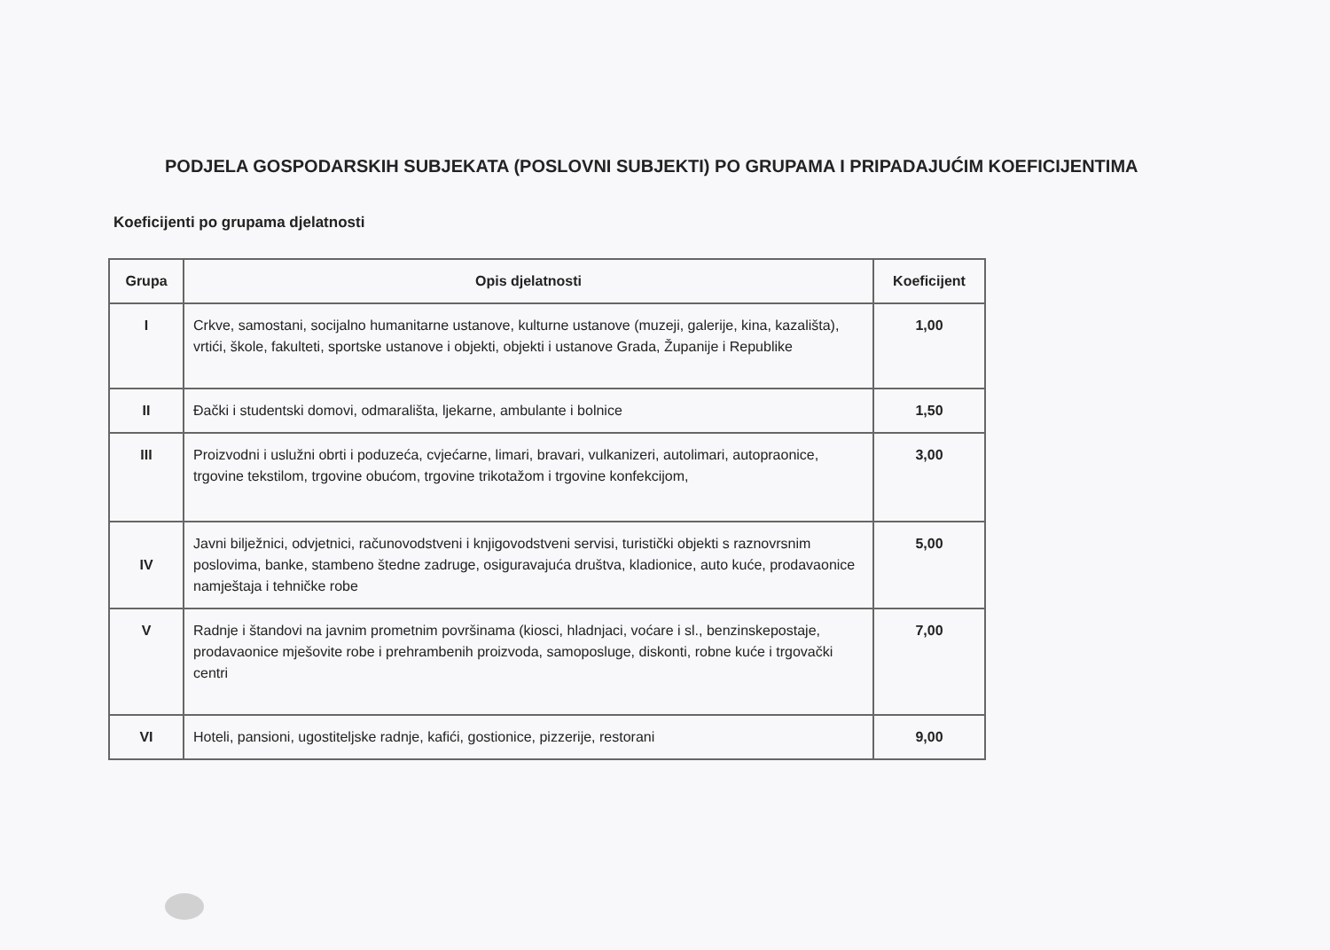PODJELA GOSPODARSKIH SUBJEKATA (POSLOVNI SUBJEKTI) PO GRUPAMA I PRIPADAJUĆIM KOEFICIJENTIMA
Koeficijenti po grupama djelatnosti
| Grupa | Opis djelatnosti | Koeficijent |
| --- | --- | --- |
| I | Crkve, samostani, socijalno humanitarne ustanove, kulturne ustanove (muzeji, galerije, kina, kazališta), vrtići, škole, fakulteti, sportske ustanove i objekti, objekti i ustanove Grada, Županije i Republike | 1,00 |
| II | Đački i studentski domovi, odmarališta, ljekarne, ambulante i bolnice | 1,50 |
| III | Proizvodni i uslužni obrti i poduzeća, cvjećarne, limari, bravari, vulkanizeri, autolimari, autopraonice, trgovine tekstilom, trgovine obućom, trgovine trikotažom i trgovine konfekcijom, | 3,00 |
| IV | Javni bilježnici, odvjetnici, računovodstveni i knjigovodstveni servisi, turistički objekti s raznovrsnim poslovima, banke, stambeno štedne zadruge, osiguravajuća društva, kladionice, auto kuće, prodavaonice namještaja i tehničke robe | 5,00 |
| V | Radnje i štandovi na javnim prometnim površinama (kiosci, hladnjaci, voćare i sl., benzinskepostaje, prodavaonice mješovite robe i prehrambenih proizvoda, samoposluge, diskonti, robne kuće i trgovački centri | 7,00 |
| VI | Hoteli, pansioni, ugostiteljske radnje, kafići, gostionice, pizzerije, restorani | 9,00 |